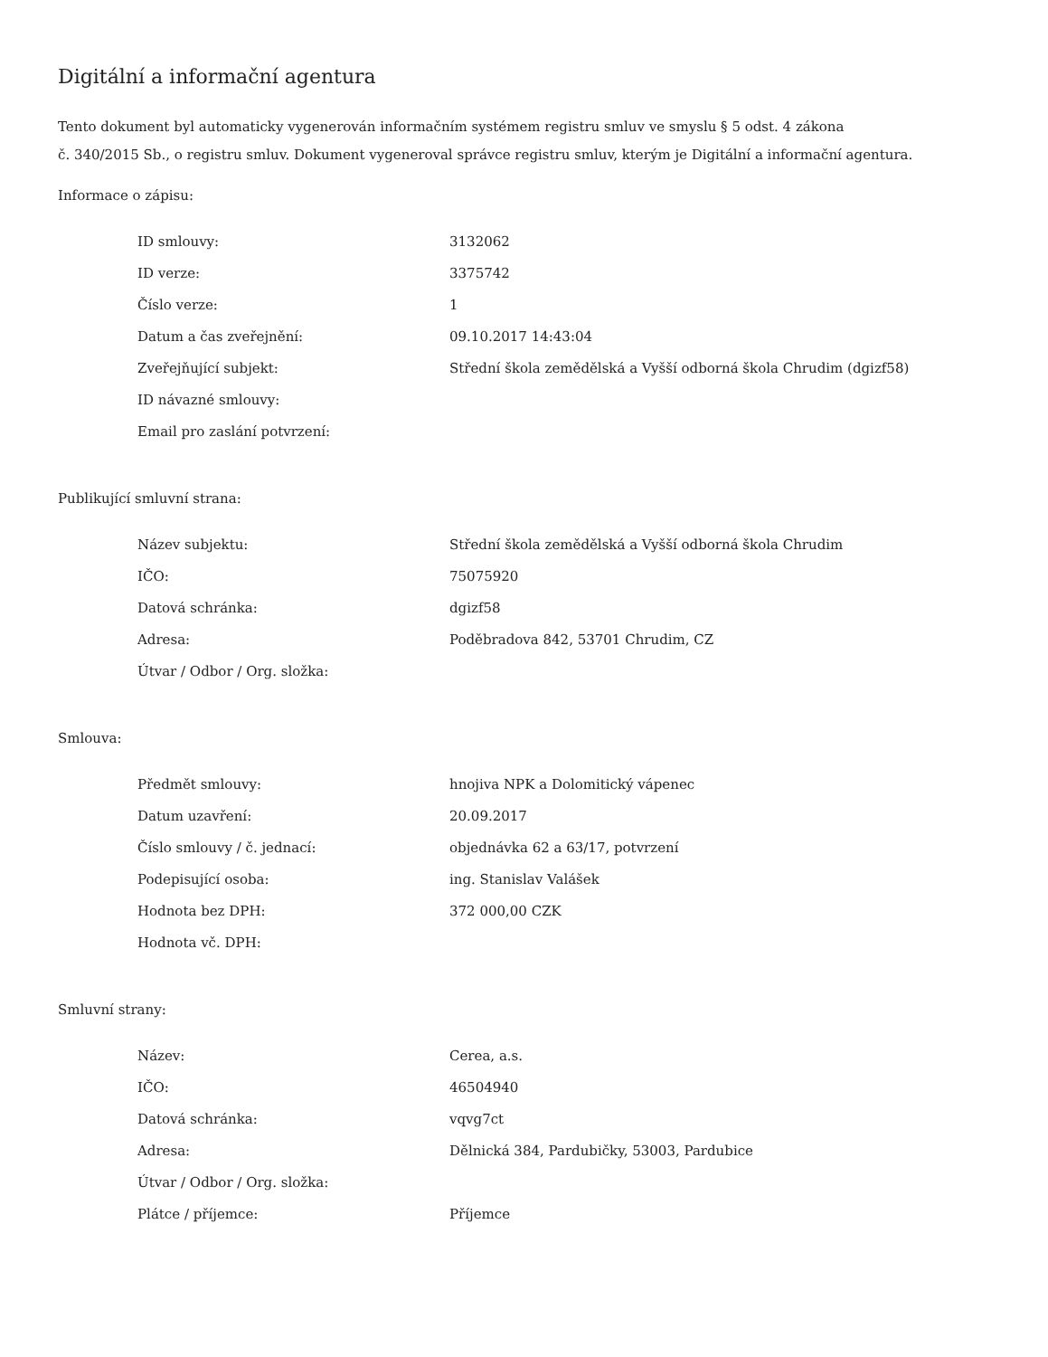Digitální a informační agentura
Tento dokument byl automaticky vygenerován informačním systémem registru smluv ve smyslu § 5 odst. 4 zákona
č. 340/2015 Sb., o registru smluv. Dokument vygeneroval správce registru smluv, kterým je Digitální a informační agentura.
Informace o zápisu:
| ID smlouvy: | 3132062 |
| ID verze: | 3375742 |
| Číslo verze: | 1 |
| Datum a čas zveřejnění: | 09.10.2017 14:43:04 |
| Zveřejňující subjekt: | Střední škola zemědělská a Vyšší odborná škola Chrudim (dgizf58) |
| ID návazné smlouvy: | |
| Email pro zaslání potvrzení: | |
Publikující smluvní strana:
| Název subjektu: | Střední škola zemědělská a Vyšší odborná škola Chrudim |
| IČO: | 75075920 |
| Datová schránka: | dgizf58 |
| Adresa: | Poděbradova 842, 53701 Chrudim, CZ |
| Útvar / Odbor / Org. složka: | |
Smlouva:
| Předmět smlouvy: | hnojiva NPK a Dolomitický vápenec |
| Datum uzavření: | 20.09.2017 |
| Číslo smlouvy / č. jednací: | objednávka 62 a 63/17, potvrzení |
| Podepisující osoba: | ing. Stanislav Valášek |
| Hodnota bez DPH: | 372 000,00 CZK |
| Hodnota vč. DPH: | |
Smluvní strany:
| Název: | Cerea, a.s. |
| IČO: | 46504940 |
| Datová schránka: | vqvg7ct |
| Adresa: | Dělnická 384, Pardubičky, 53003, Pardubice |
| Útvar / Odbor / Org. složka: | |
| Plátce / příjemce: | Příjemce |